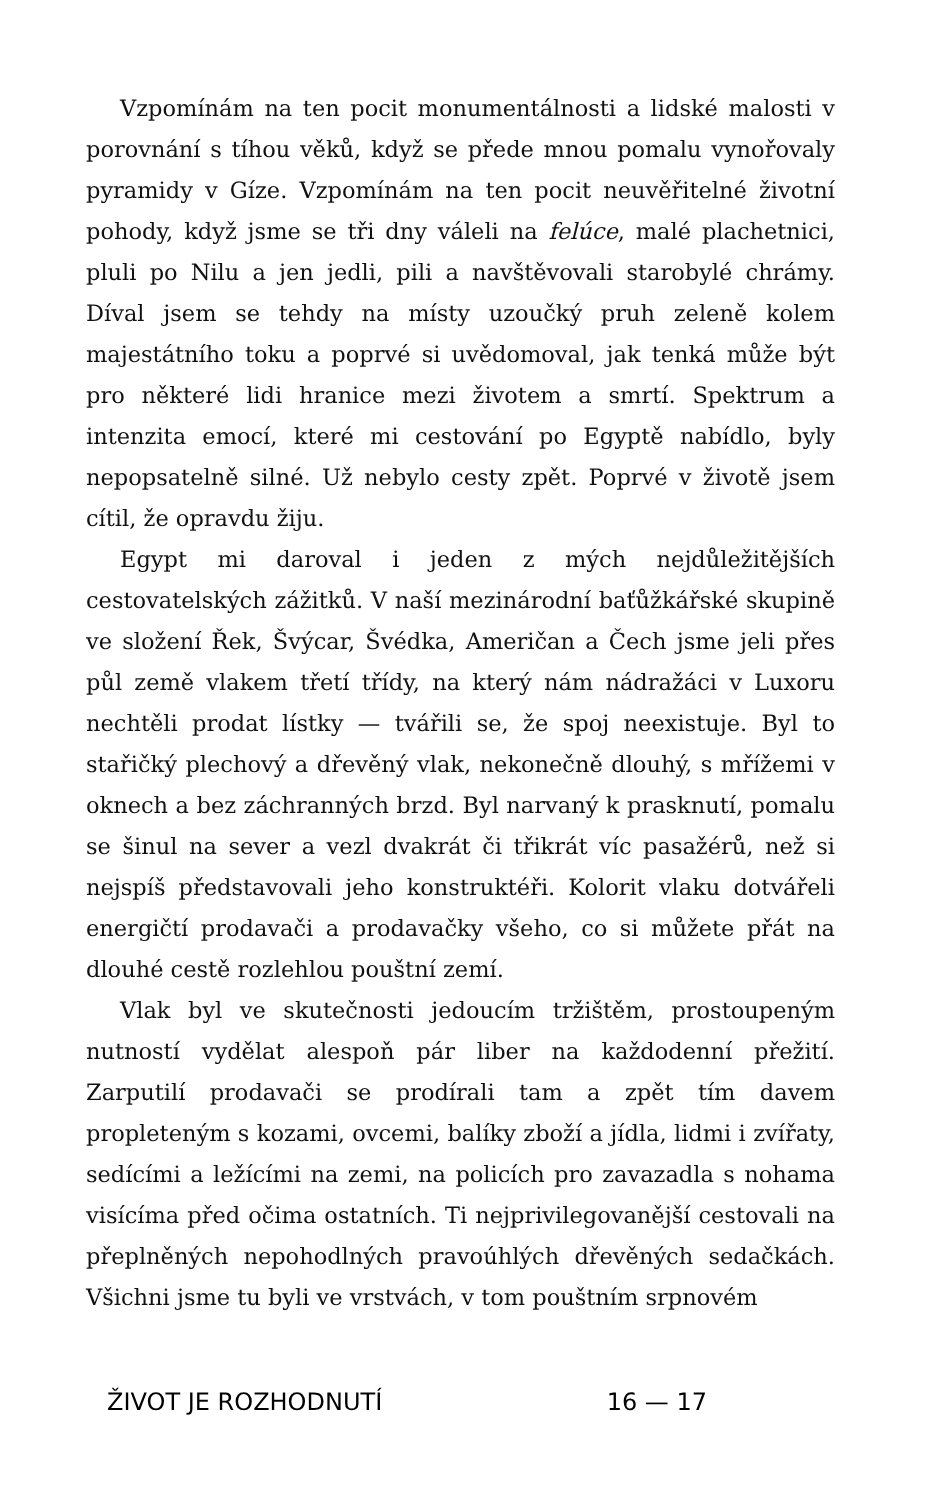Vzpomínám na ten pocit monumentálnosti a lidské malosti v porovnání s tíhou věků, když se přede mnou pomalu vynořovaly pyramidy v Gíze. Vzpomínám na ten pocit neuvěřitelné životní pohody, když jsme se tři dny váleli na felúce, malé plachetnici, pluli po Nilu a jen jedli, pili a navštěvovali starobylé chrámy. Díval jsem se tehdy na místy uzoučký pruh zeleně kolem majestátního toku a poprvé si uvědomoval, jak tenká může být pro některé lidi hranice mezi životem a smrtí. Spektrum a intenzita emocí, které mi cestování po Egyptě nabídlo, byly nepopsatelně silné. Už nebylo cesty zpět. Poprvé v životě jsem cítil, že opravdu žiju.
Egypt mi daroval i jeden z mých nejdůležitějších cestovatelských zážitků. V naší mezinárodní baťůžkářské skupině ve složení Řek, Švýcar, Švédka, Američan a Čech jsme jeli přes půl země vlakem třetí třídy, na který nám nádražáci v Luxoru nechtěli prodat lístky — tvářili se, že spoj neexistuje. Byl to stařičký plechový a dřevěný vlak, nekonečně dlouhý, s mřížemi v oknech a bez záchranných brzd. Byl narvaný k prasknutí, pomalu se šinul na sever a vezl dvakrát či třikrát víc pasažérů, než si nejspíš představovali jeho konstruktéři. Kolorit vlaku dotvářeli energičtí prodavači a prodavačky všeho, co si můžete přát na dlouhé cestě rozlehlou pouštní zemí.
Vlak byl ve skutečnosti jedoucím tržištěm, prostoupeným nutností vydělat alespoň pár liber na každodenní přežití. Zarputilí prodavači se prodírali tam a zpět tím davem propleteným s kozami, ovcemi, balíky zboží a jídla, lidmi i zvířaty, sedícími a ležícími na zemi, na policích pro zavazadla s nohama visícíma před očima ostatních. Ti nejprivilegovanější cestovali na přeplněných nepohodlných pravoúhlých dřevěných sedačkách. Všichni jsme tu byli ve vrstvách, v tom pouštním srpnovém
ŽIVOT JE ROZHODNUTÍ 16 — 17